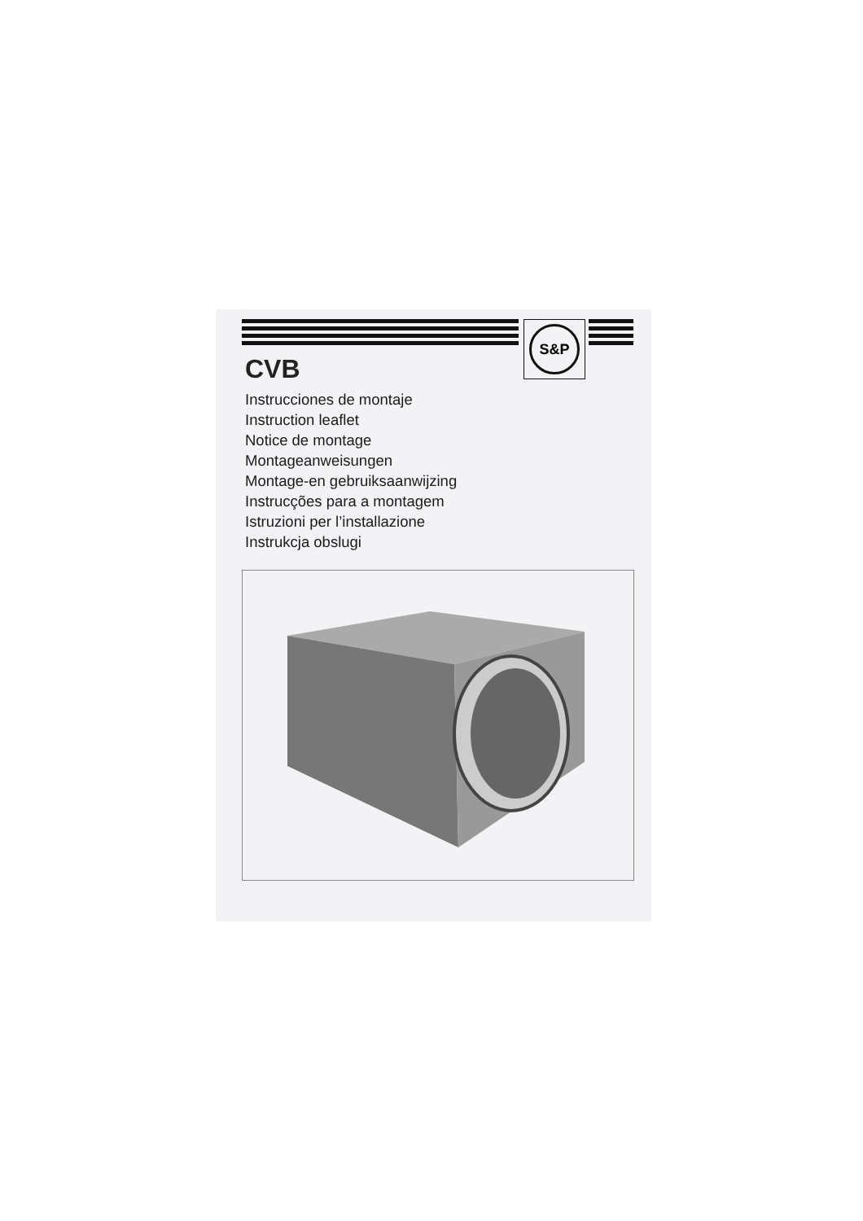S&P
CVB
Instrucciones de montaje
Instruction leaflet
Notice de montage
Montageanweisungen
Montage-en gebruiksaanwijzing
Instrucções para a montagem
Istruzioni per l’installazione
Instrukcja obslugi